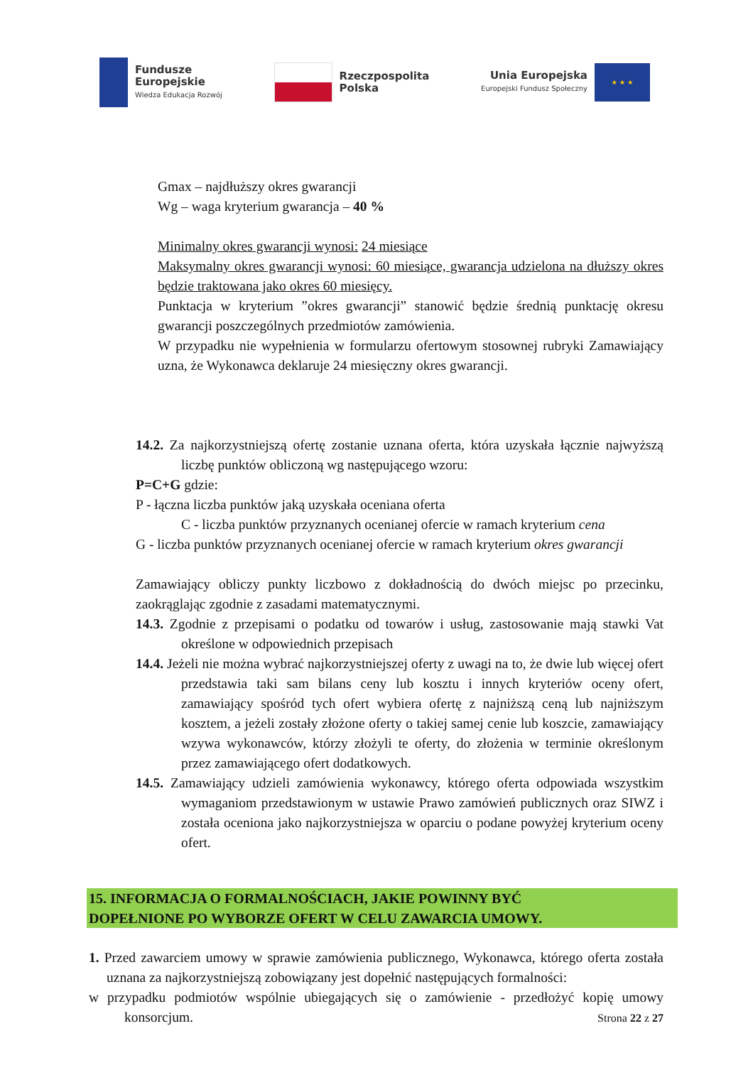Fundusze
Europejskie
Wiedza Edukacja Rozwój
Rzeczpospolita
Polska
Unia Europejska
Europejski Fundusz Społeczny
★ ★ ★
Gmax – najdłuższy okres gwarancji
Wg – waga kryterium gwarancja – 40 %
Minimalny okres gwarancji wynosi: 24 miesiące
Maksymalny okres gwarancji wynosi: 60 miesiące, gwarancja udzielona na dłuższy okres będzie traktowana jako okres 60 miesięcy.
Punktacja w kryterium ”okres gwarancji” stanowić będzie średnią punktację okresu gwarancji poszczególnych przedmiotów zamówienia.
W przypadku nie wypełnienia w formularzu ofertowym stosownej rubryki Zamawiający uzna, że Wykonawca deklaruje 24 miesięczny okres gwarancji.
14.2. Za najkorzystniejszą ofertę zostanie uznana oferta, która uzyskała łącznie najwyższą liczbę punktów obliczoną wg następującego wzoru:
P=C+G gdzie:
P - łączna liczba punktów jaką uzyskała oceniana oferta
C - liczba punktów przyznanych ocenianej ofercie w ramach kryterium cena
G - liczba punktów przyznanych ocenianej ofercie w ramach kryterium okres gwarancji
Zamawiający obliczy punkty liczbowo z dokładnością do dwóch miejsc po przecinku, zaokrąglając zgodnie z zasadami matematycznymi.
14.3. Zgodnie z przepisami o podatku od towarów i usług, zastosowanie mają stawki Vat określone w odpowiednich przepisach
14.4. Jeżeli nie można wybrać najkorzystniejszej oferty z uwagi na to, że dwie lub więcej ofert przedstawia taki sam bilans ceny lub kosztu i innych kryteriów oceny ofert, zamawiający spośród tych ofert wybiera ofertę z najniższą ceną lub najniższym kosztem, a jeżeli zostały złożone oferty o takiej samej cenie lub koszcie, zamawiający wzywa wykonawców, którzy złożyli te oferty, do złożenia w terminie określonym przez zamawiającego ofert dodatkowych.
14.5. Zamawiający udzieli zamówienia wykonawcy, którego oferta odpowiada wszystkim wymaganiom przedstawionym w ustawie Prawo zamówień publicznych oraz SIWZ i została oceniona jako najkorzystniejsza w oparciu o podane powyżej kryterium oceny ofert.
15. INFORMACJA O FORMALNOŚCIACH, JAKIE POWINNY BYĆ
DOPEŁNIONE PO WYBORZE OFERT W CELU ZAWARCIA UMOWY.
1. Przed zawarciem umowy w sprawie zamówienia publicznego, Wykonawca, którego oferta została uznana za najkorzystniejszą zobowiązany jest dopełnić następujących formalności:
w przypadku podmiotów wspólnie ubiegających się o zamówienie - przedłożyć kopię umowy konsorcjum.
Strona 22 z 27